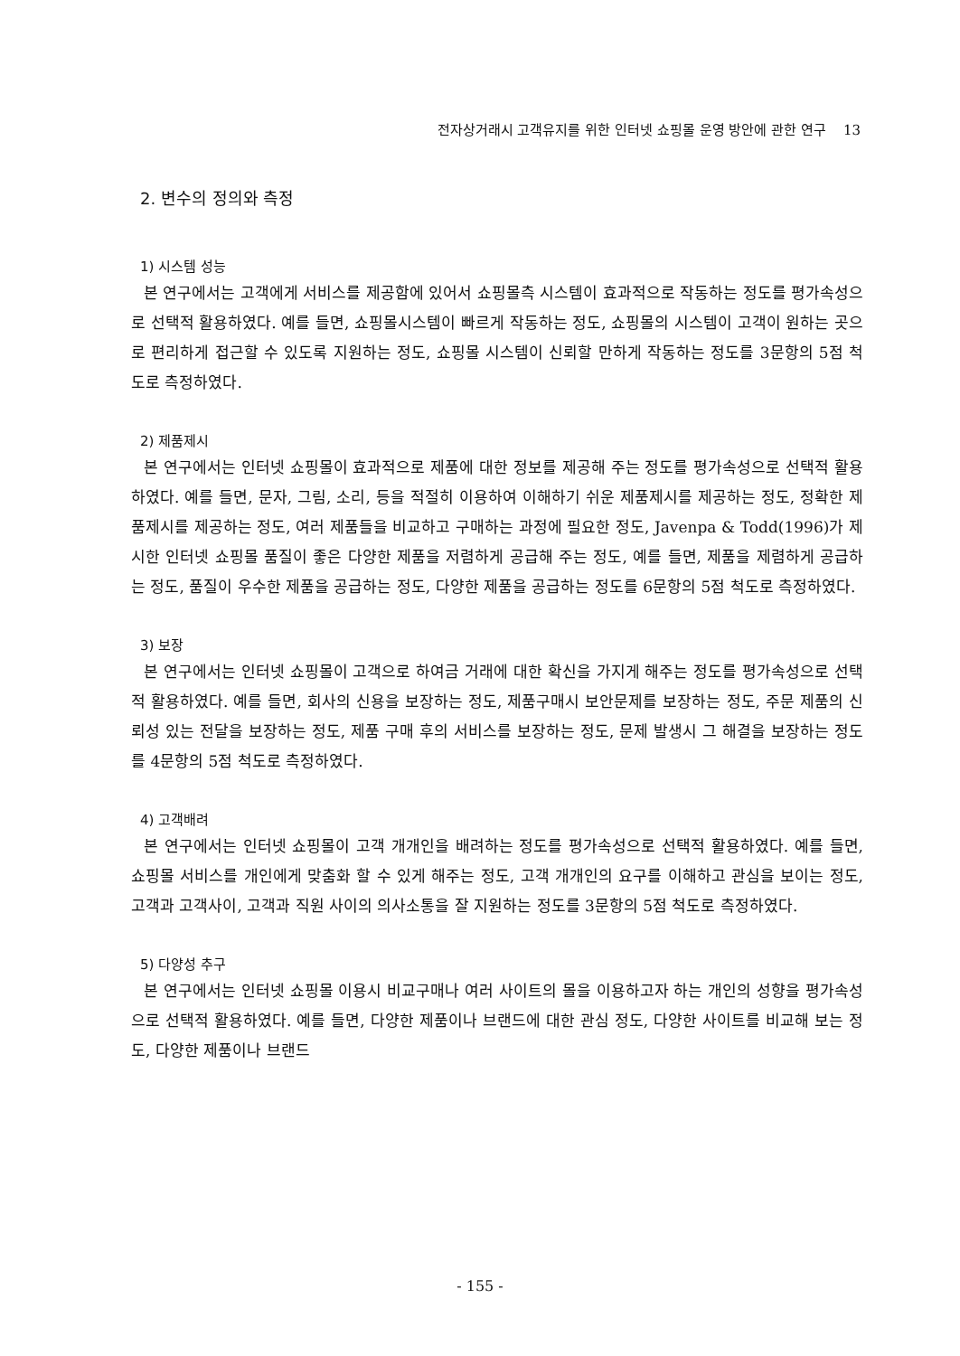전자상거래시 고객유지를 위한 인터넷 쇼핑몰 운영 방안에 관한 연구 13
2. 변수의 정의와 측정
1) 시스템 성능
본 연구에서는 고객에게 서비스를 제공함에 있어서 쇼핑몰측 시스템이 효과적으로 작동하는 정도를 평가속성으로 선택적 활용하였다. 예를 들면, 쇼핑몰시스템이 빠르게 작동하는 정도, 쇼핑몰의 시스템이 고객이 원하는 곳으로 편리하게 접근할 수 있도록 지원하는 정도, 쇼핑몰 시스템이 신뢰할 만하게 작동하는 정도를 3문항의 5점 척도로 측정하였다.
2) 제품제시
본 연구에서는 인터넷 쇼핑몰이 효과적으로 제품에 대한 정보를 제공해 주는 정도를 평가속성으로 선택적 활용하였다. 예를 들면, 문자, 그림, 소리, 등을 적절히 이용하여 이해하기 쉬운 제품제시를 제공하는 정도, 정확한 제품제시를 제공하는 정도, 여러 제품들을 비교하고 구매하는 과정에 필요한 정도, Javenpa & Todd(1996)가 제시한 인터넷 쇼핑몰 품질이 좋은 다양한 제품을 저렴하게 공급해 주는 정도, 예를 들면, 제품을 제렴하게 공급하는 정도, 품질이 우수한 제품을 공급하는 정도, 다양한 제품을 공급하는 정도를 6문항의 5점 척도로 측정하였다.
3) 보장
본 연구에서는 인터넷 쇼핑몰이 고객으로 하여금 거래에 대한 확신을 가지게 해주는 정도를 평가속성으로 선택적 활용하였다. 예를 들면, 회사의 신용을 보장하는 정도, 제품구매시 보안문제를 보장하는 정도, 주문 제품의 신뢰성 있는 전달을 보장하는 정도, 제품 구매 후의 서비스를 보장하는 정도, 문제 발생시 그 해결을 보장하는 정도를 4문항의 5점 척도로 측정하였다.
4) 고객배려
본 연구에서는 인터넷 쇼핑몰이 고객 개개인을 배려하는 정도를 평가속성으로 선택적 활용하였다. 예를 들면, 쇼핑몰 서비스를 개인에게 맞춤화 할 수 있게 해주는 정도, 고객 개개인의 요구를 이해하고 관심을 보이는 정도, 고객과 고객사이, 고객과 직원 사이의 의사소통을 잘 지원하는 정도를 3문항의 5점 척도로 측정하였다.
5) 다양성 추구
본 연구에서는 인터넷 쇼핑몰 이용시 비교구매나 여러 사이트의 몰을 이용하고자 하는 개인의 성향을 평가속성으로 선택적 활용하였다. 예를 들면, 다양한 제품이나 브랜드에 대한 관심 정도, 다양한 사이트를 비교해 보는 정도, 다양한 제품이나 브랜드
- 155 -